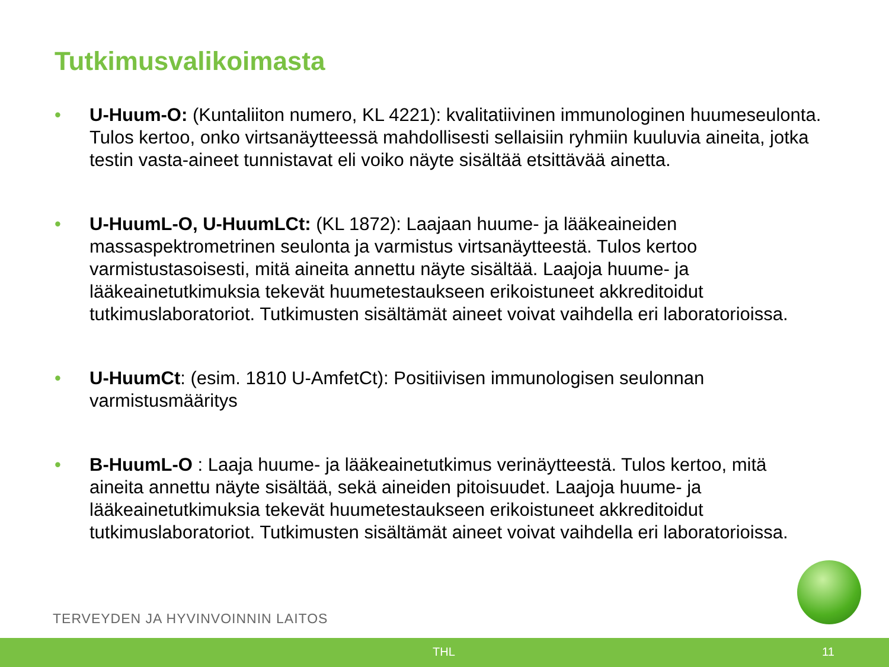Tutkimusvalikoimasta
• U-Huum-O: (Kuntaliiton numero, KL 4221): kvalitatiivinen immunologinen huumeseulonta. Tulos kertoo, onko virtsanäytteessä mahdollisesti sellaisiin ryhmiin kuuluvia aineita, jotka testin vasta-aineet tunnistavat eli voiko näyte sisältää etsittävää ainetta.
• U-HuumL-O, U-HuumLCt: (KL 1872): Laajaan huume- ja lääkeaineiden massaspektrometrinen seulonta ja varmistus virtsanäytteestä. Tulos kertoo varmistustasoisesti, mitä aineita annettu näyte sisältää. Laajoja huume- ja lääkeainetutkimuksia tekevät huumetestaukseen erikoistuneet akkreditoidut tutkimuslaboratoriot. Tutkimusten sisältämät aineet voivat vaihdella eri laboratorioissa.
• U-HuumCt: (esim. 1810 U-AmfetCt): Positiivisen immunologisen seulonnan varmistusmääritys
• B-HuumL-O : Laaja huume- ja lääkeainetutkimus verinäytteestä. Tulos kertoo, mitä aineita annettu näyte sisältää, sekä aineiden pitoisuudet. Laajoja huume- ja lääkeainetutkimuksia tekevät huumetestaukseen erikoistuneet akkreditoidut tutkimuslaboratoriot. Tutkimusten sisältämät aineet voivat vaihdella eri laboratorioissa.
TERVEYDEN JA HYVINVOINNIN LAITOS
THL 11